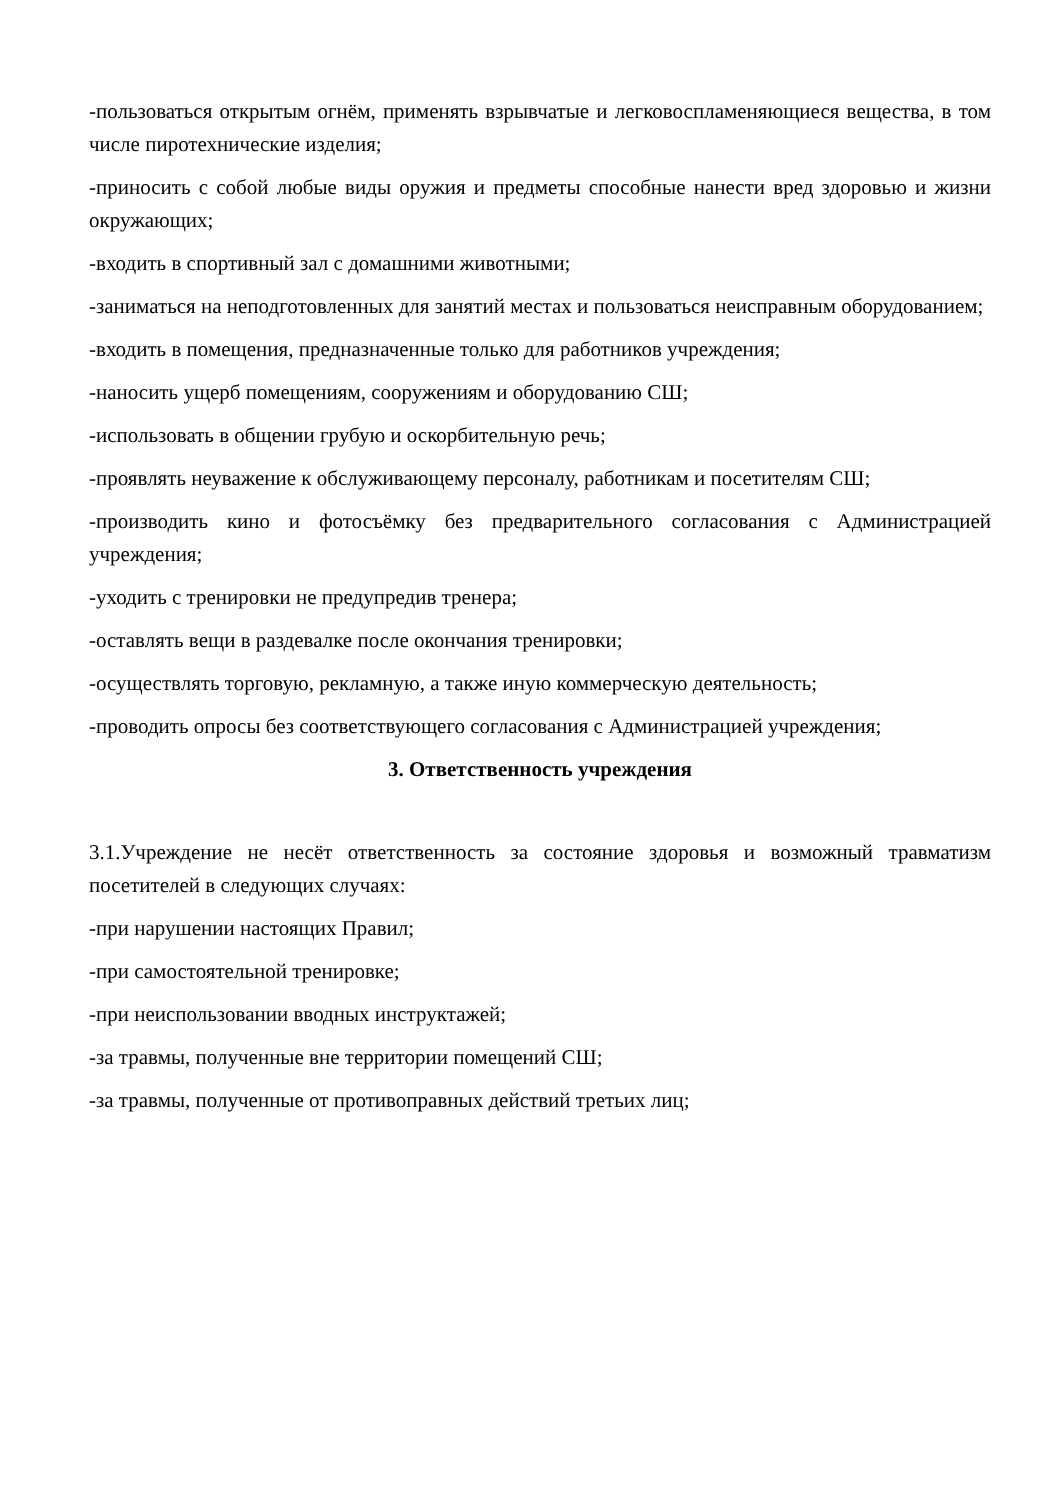-пользоваться открытым огнём, применять взрывчатые и легковоспламеняющиеся вещества, в том числе пиротехнические изделия;
-приносить с собой любые виды оружия и предметы способные нанести вред здоровью и жизни окружающих;
-входить в спортивный зал с домашними животными;
-заниматься на неподготовленных для занятий местах и пользоваться неисправным оборудованием;
-входить в помещения, предназначенные только для работников учреждения;
-наносить ущерб помещениям, сооружениям и оборудованию СШ;
-использовать в общении грубую и оскорбительную речь;
-проявлять неуважение к обслуживающему персоналу, работникам и посетителям СШ;
-производить кино и фотосъёмку без предварительного согласования с Администрацией учреждения;
-уходить с тренировки не предупредив тренера;
-оставлять вещи в раздевалке после окончания тренировки;
-осуществлять торговую, рекламную, а также иную коммерческую деятельность;
-проводить опросы без соответствующего согласования с Администрацией учреждения;
3. Ответственность учреждения
3.1.Учреждение не несёт ответственность за состояние здоровья и возможный травматизм посетителей в следующих случаях:
-при нарушении настоящих Правил;
-при самостоятельной тренировке;
-при неиспользовании вводных инструктажей;
-за травмы, полученные вне территории помещений СШ;
-за травмы, полученные от противоправных действий третьих лиц;